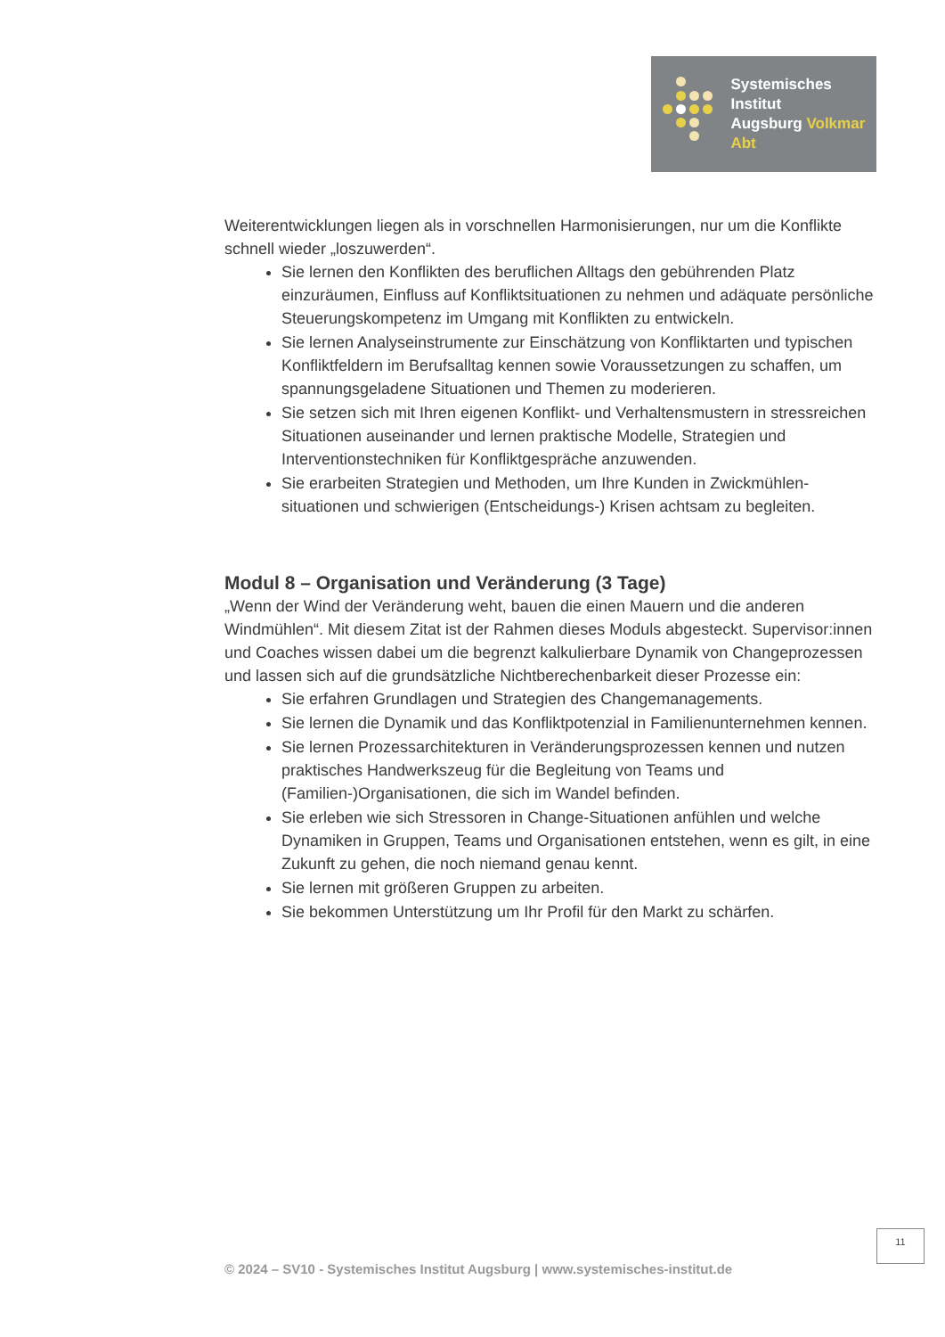Systemisches Institut
Augsburg Volkmar Abt
Weiterentwicklungen liegen als in vorschnellen Harmonisierungen, nur um die Konflikte schnell wieder „loszuwerden“.
Sie lernen den Konflikten des beruflichen Alltags den gebührenden Platz einzuräumen, Einfluss auf Konfliktsituationen zu nehmen und adäquate persönliche Steuerungskompetenz im Umgang mit Konflikten zu entwickeln.
Sie lernen Analyseinstrumente zur Einschätzung von Konfliktarten und typischen Konfliktfeldern im Berufsalltag kennen sowie Voraussetzungen zu schaffen, um spannungsgeladene Situationen und Themen zu moderieren.
Sie setzen sich mit Ihren eigenen Konflikt- und Verhaltensmustern in stressreichen Situationen auseinander und lernen praktische Modelle, Strategien und Interventionstechniken für Konfliktgespräche anzuwenden.
Sie erarbeiten Strategien und Methoden, um Ihre Kunden in Zwickmühlen-situationen und schwierigen (Entscheidungs-) Krisen achtsam zu begleiten.
Modul 8 – Organisation und Veränderung (3 Tage)
„Wenn der Wind der Veränderung weht, bauen die einen Mauern und die anderen Windmühlen“. Mit diesem Zitat ist der Rahmen dieses Moduls abgesteckt. Supervisor:innen und Coaches wissen dabei um die begrenzt kalkulierbare Dynamik von Changeprozessen und lassen sich auf die grundsätzliche Nichtberechenbarkeit dieser Prozesse ein:
Sie erfahren Grundlagen und Strategien des Changemanagements.
Sie lernen die Dynamik und das Konfliktpotenzial in Familienunternehmen kennen.
Sie lernen Prozessarchitekturen in Veränderungsprozessen kennen und nutzen praktisches Handwerkszeug für die Begleitung von Teams und (Familien-)Organisationen, die sich im Wandel befinden.
Sie erleben wie sich Stressoren in Change-Situationen anfühlen und welche Dynamiken in Gruppen, Teams und Organisationen entstehen, wenn es gilt, in eine Zukunft zu gehen, die noch niemand genau kennt.
Sie lernen mit größeren Gruppen zu arbeiten.
Sie bekommen Unterstützung um Ihr Profil für den Markt zu schärfen.
11
© 2024 – SV10 - Systemisches Institut Augsburg | www.systemisches-institut.de